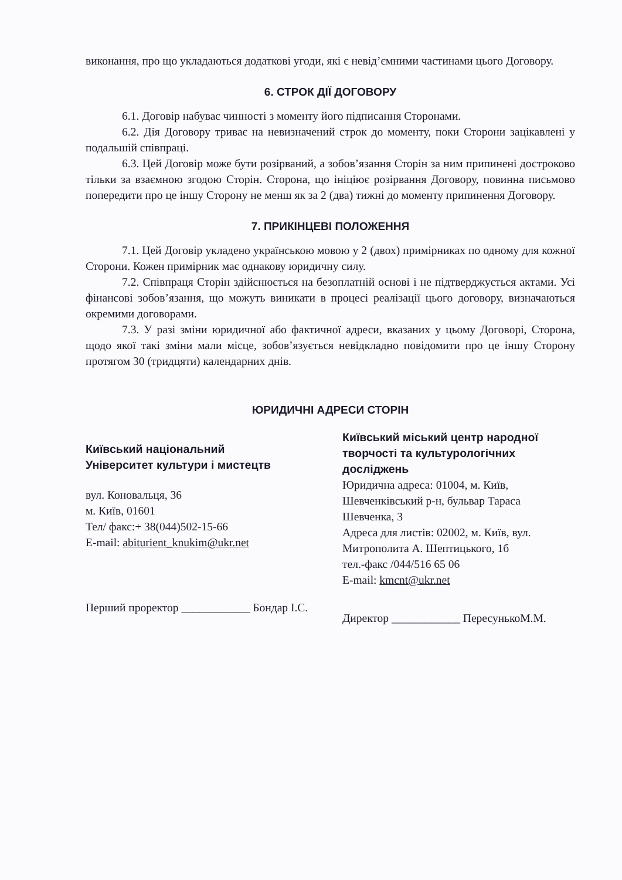виконання, про що укладаються додаткові угоди, які є невід’ємними частинами цього Договору.
6. СТРОК ДІЇ ДОГОВОРУ
6.1. Договір набуває чинності з моменту його підписання Сторонами.
6.2. Дія Договору триває на невизначений строк до моменту, поки Сторони зацікавлені у подальшій співпраці.
6.3. Цей Договір може бути розірваний, а зобов’язання Сторін за ним припинені достроково тільки за взаємною згодою Сторін. Сторона, що ініціює розірвання Договору, повинна письмово попередити про це іншу Сторону не менш як за 2 (два) тижні до моменту припинення Договору.
7. ПРИКІНЦЕВІ ПОЛОЖЕННЯ
7.1. Цей Договір укладено українською мовою у 2 (двох) примірниках по одному для кожної Сторони. Кожен примірник має однакову юридичну силу.
7.2. Співпраця Сторін здійснюється на безоплатній основі і не підтверджується актами. Усі фінансові зобов’язання, що можуть виникати в процесі реалізації цього договору, визначаються окремими договорами.
7.3. У разі зміни юридичної або фактичної адреси, вказаних у цьому Договорі, Сторона, щодо якої такі зміни мали місце, зобов’язується невідкладно повідомити про це іншу Сторону протягом 30 (тридцяти) календарних днів.
ЮРИДИЧНІ АДРЕСИ СТОРІН
Київський національний
Університет культури і мистецтв
вул. Коновальця, 36
м. Київ, 01601
Тел/ факс:+ 38(044)502-15-66
E-mail: abiturient_knukim@ukr.net
Перший проректор ____________ Бондар І.С.
Київський міський центр народної творчості та культурологічних досліджень
Юридична адреса: 01004, м. Київ, Шевченківський р-н, бульвар Тараса Шевченка, 3
Адреса для листів: 02002, м. Київ, вул. Митрополита А. Шептицького, 1б
тел.-факс /044/516 65 06
E-mail: kmcnt@ukr.net
Директор ____________ ПересунькоМ.М.